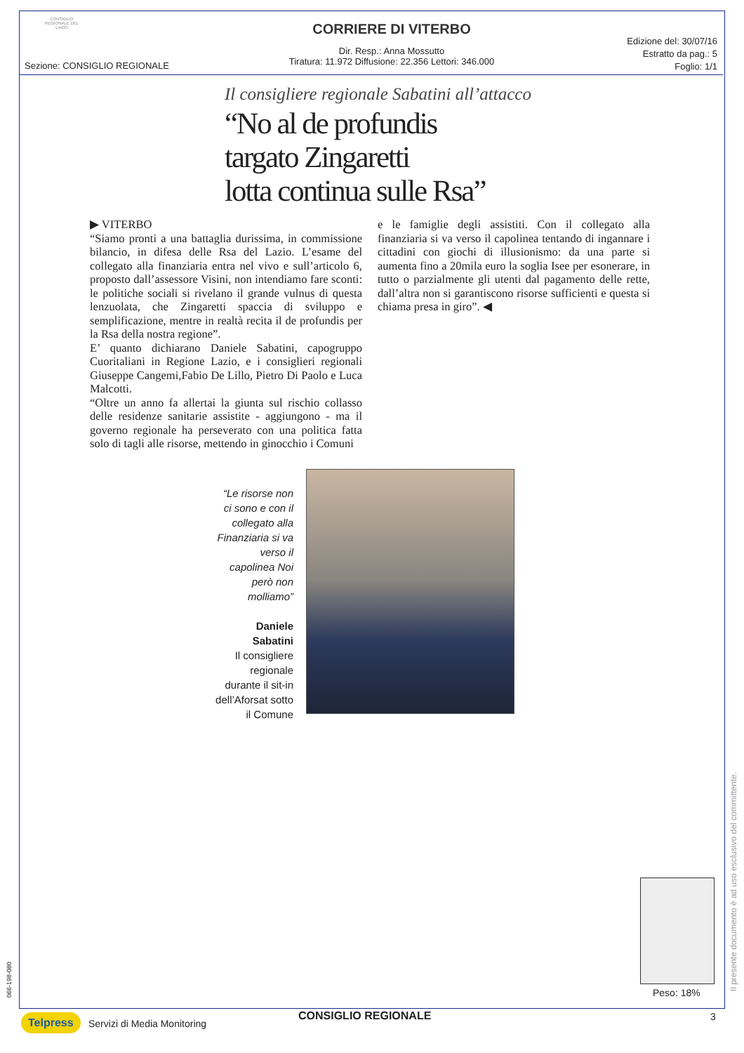CONSIGLIO REGIONALE DEL LAZIO
Sezione: CONSIGLIO REGIONALE
CORRIERE DI VITERBO
Dir. Resp.: Anna Mossutto
Tiratura: 11.972 Diffusione: 22.356 Lettori: 346.000
Edizione del: 30/07/16
Estratto da pag.: 5
Foglio: 1/1
Il consigliere regionale Sabatini all’attacco
“No al de profundis
targato Zingaretti
lotta continua sulle Rsa”
▶ VITERBO
“Siamo pronti a una battaglia durissima, in commissione bilancio, in difesa delle Rsa del Lazio. L’esame del collegato alla finanziaria entra nel vivo e sull’articolo 6, proposto dall’assessore Visini, non intendiamo fare sconti: le politiche sociali si rivelano il grande vulnus di questa lenzuolata, che Zingaretti spaccia di sviluppo e semplificazione, mentre in realtà recita il de profundis per la Rsa della nostra regione”.
E’ quanto dichiarano Daniele Sabatini, capogruppo Cuoritaliani in Regione Lazio, e i consiglieri regionali Giuseppe Cangemi,Fabio De Lillo, Pietro Di Paolo e Luca Malcotti.
“Oltre un anno fa allertai la giunta sul rischio collasso delle residenze sanitarie assistite - aggiungono - ma il governo regionale ha perseverato con una politica fatta solo di tagli alle risorse, mettendo in ginocchio i Comuni
e le famiglie degli assistiti. Con il collegato alla finanziaria si va verso il capolinea tentando di ingannare i cittadini con giochi di illusionismo: da una parte si aumenta fino a 20mila euro la soglia Isee per esonerare, in tutto o parzialmente gli utenti dal pagamento delle rette, dall’altra non si garantiscono risorse sufficienti e questa si chiama presa in giro”. ◀
“Le risorse non ci sono e con il collegato alla Finanziaria si va verso il capolinea Noi però non molliamo”
Daniele Sabatini
Il consigliere regionale durante il sit-in dell’Aforsat sotto il Comune
Il presente documento è ad uso esclusivo del committente.
Peso: 18%
066-198-080
Telpress Servizi di Media Monitoring
CONSIGLIO REGIONALE 3